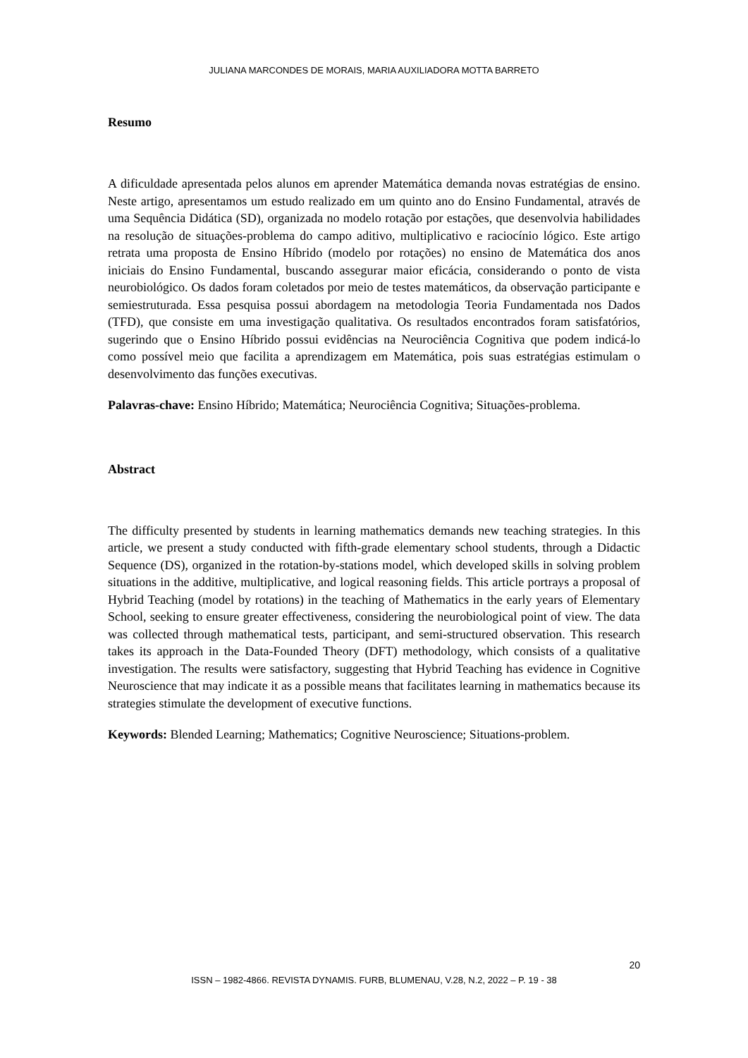JULIANA MARCONDES DE MORAIS, MARIA AUXILIADORA MOTTA BARRETO
Resumo
A dificuldade apresentada pelos alunos em aprender Matemática demanda novas estratégias de ensino. Neste artigo, apresentamos um estudo realizado em um quinto ano do Ensino Fundamental, através de uma Sequência Didática (SD), organizada no modelo rotação por estações, que desenvolvia habilidades na resolução de situações-problema do campo aditivo, multiplicativo e raciocínio lógico. Este artigo retrata uma proposta de Ensino Híbrido (modelo por rotações) no ensino de Matemática dos anos iniciais do Ensino Fundamental, buscando assegurar maior eficácia, considerando o ponto de vista neurobiológico. Os dados foram coletados por meio de testes matemáticos, da observação participante e semiestruturada. Essa pesquisa possui abordagem na metodologia Teoria Fundamentada nos Dados (TFD), que consiste em uma investigação qualitativa. Os resultados encontrados foram satisfatórios, sugerindo que o Ensino Híbrido possui evidências na Neurociência Cognitiva que podem indicá-lo como possível meio que facilita a aprendizagem em Matemática, pois suas estratégias estimulam o desenvolvimento das funções executivas.
Palavras-chave: Ensino Híbrido; Matemática; Neurociência Cognitiva; Situações-problema.
Abstract
The difficulty presented by students in learning mathematics demands new teaching strategies. In this article, we present a study conducted with fifth-grade elementary school students, through a Didactic Sequence (DS), organized in the rotation-by-stations model, which developed skills in solving problem situations in the additive, multiplicative, and logical reasoning fields. This article portrays a proposal of Hybrid Teaching (model by rotations) in the teaching of Mathematics in the early years of Elementary School, seeking to ensure greater effectiveness, considering the neurobiological point of view. The data was collected through mathematical tests, participant, and semi-structured observation. This research takes its approach in the Data-Founded Theory (DFT) methodology, which consists of a qualitative investigation. The results were satisfactory, suggesting that Hybrid Teaching has evidence in Cognitive Neuroscience that may indicate it as a possible means that facilitates learning in mathematics because its strategies stimulate the development of executive functions.
Keywords: Blended Learning; Mathematics; Cognitive Neuroscience; Situations-problem.
20
ISSN – 1982-4866. REVISTA DYNAMIS. FURB, BLUMENAU, V.28, N.2, 2022 – P. 19 - 38